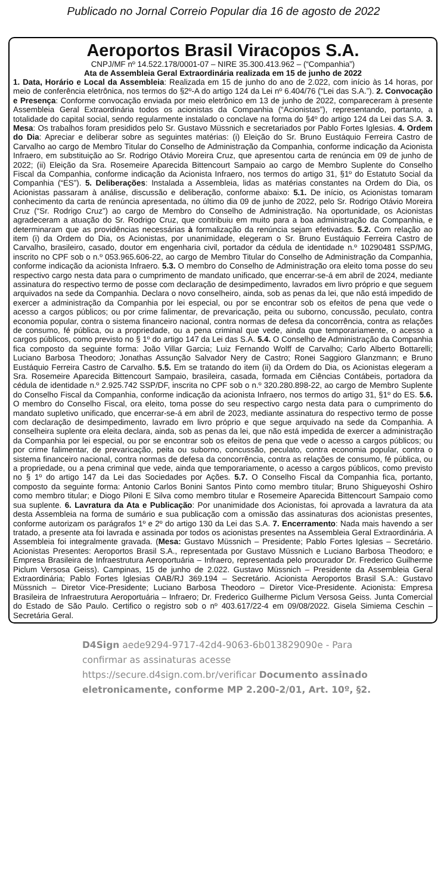Publicado no Jornal Correio Popular dia 16 de agosto de 2022
Aeroportos Brasil Viracopos S.A.
CNPJ/MF nº 14.522.178/0001-07 – NIRE 35.300.413.962 – (“Companhia”)
Ata de Assembleia Geral Extraordinária realizada em 15 de junho de 2022
1. Data, Horário e Local da Assembleia: Realizada em 15 de junho do ano de 2.022, com início às 14 horas, por meio de conferência eletrônica, nos termos do §2º-A do artigo 124 da Lei nº 6.404/76 (“Lei das S.A.”). 2. Convocação e Presença: Conforme convocação enviada por meio eletrônico em 13 de junho de 2022, compareceram à presente Assembleia Geral Extraordinária todos os acionistas da Companhia (“Acionistas”), representando, portanto, a totalidade do capital social, sendo regularmente instalado o conclave na forma do §4º do artigo 124 da Lei das S.A. 3. Mesa: Os trabalhos foram presididos pelo Sr. Gustavo Müssnich e secretariados por Pablo Fortes Iglesias. 4. Ordem do Dia: Apreciar e deliberar sobre as seguintes matérias: (i) Eleição do Sr. Bruno Eustáquio Ferreira Castro de Carvalho ao cargo de Membro Titular do Conselho de Administração da Companhia, conforme indicação da Acionista Infraero, em substituição ao Sr. Rodrigo Otávio Moreira Cruz, que apresentou carta de renúncia em 09 de junho de 2022; (ii) Eleição da Sra. Rosemeire Aparecida Bittencourt Sampaio ao cargo de Membro Suplente do Conselho Fiscal da Companhia, conforme indicação da Acionista Infraero, nos termos do artigo 31, §1º do Estatuto Social da Companhia (“ES”). 5. Deliberações: Instalada a Assembleia, lidas as matérias constantes na Ordem do Dia, os Acionistas passaram à análise, discussão e deliberação, conforme abaixo: 5.1. De início, os Acionistas tomaram conhecimento da carta de renúncia apresentada, no último dia 09 de junho de 2022, pelo Sr. Rodrigo Otávio Moreira Cruz (“Sr. Rodrigo Cruz”) ao cargo de Membro do Conselho de Administração. Na oportunidade, os Acionistas agradeceram a atuação do Sr. Rodrigo Cruz, que contribuiu em muito para a boa administração da Companhia, e determinaram que as providências necessárias à formalização da renúncia sejam efetivadas. 5.2. Com relação ao item (i) da Ordem do Dia, os Acionistas, por unanimidade, elegeram o Sr. Bruno Eustáquio Ferreira Castro de Carvalho, brasileiro, casado, doutor em engenharia civil, portador da cédula de identidade n.º 10290481 SSP/MG, inscrito no CPF sob o n.º 053.965.606-22, ao cargo de Membro Titular do Conselho de Administração da Companhia, conforme indicação da acionista Infraero. 5.3. O membro do Conselho de Administração ora eleito toma posse do seu respectivo cargo nesta data para o cumprimento de mandato unificado, que encerrar-se-á em abril de 2024, mediante assinatura do respectivo termo de posse com declaração de desimpedimento, lavrados em livro próprio e que seguem arquivados na sede da Companhia. Declara o novo conselheiro, ainda, sob as penas da lei, que não está impedido de exercer a administração da Companhia por lei especial, ou por se encontrar sob os efeitos de pena que vede o acesso a cargos públicos; ou por crime falimentar, de prevaricação, peita ou suborno, concussão, peculato, contra economia popular, contra o sistema financeiro nacional, contra normas de defesa da concorrência, contra as relações de consumo, fé pública, ou a propriedade, ou a pena criminal que vede, ainda que temporariamente, o acesso a cargos públicos, como previsto no § 1º do artigo 147 da Lei das S.A. 5.4. O Conselho de Administração da Companhia fica composto da seguinte forma: João Villar Garcia; Luiz Fernando Wolff de Carvalho; Carlo Alberto Bottarelli; Luciano Barbosa Theodoro; Jonathas Assunção Salvador Nery de Castro; Ronei Saggioro Glanzmann; e Bruno Eustáquio Ferreira Castro de Carvalho. 5.5. Em se tratando do item (ii) da Ordem do Dia, os Acionistas elegeram a Sra. Rosemeire Aparecida Bittencourt Sampaio, brasileira, casada, formada em Ciências Contábeis, portadora da cédula de identidade n.º 2.925.742 SSP/DF, inscrita no CPF sob o n.º 320.280.898-22, ao cargo de Membro Suplente do Conselho Fiscal da Companhia, conforme indicação da acionista Infraero, nos termos do artigo 31, §1º do ES. 5.6. O membro do Conselho Fiscal, ora eleito, toma posse do seu respectivo cargo nesta data para o cumprimento do mandato supletivo unificado, que encerrar-se-á em abril de 2023, mediante assinatura do respectivo termo de posse com declaração de desimpedimento, lavrado em livro próprio e que segue arquivado na sede da Companhia. A conselheira suplente ora eleita declara, ainda, sob as penas da lei, que não está impedida de exercer a administração da Companhia por lei especial, ou por se encontrar sob os efeitos de pena que vede o acesso a cargos públicos; ou por crime falimentar, de prevaricação, peita ou suborno, concussão, peculato, contra economia popular, contra o sistema financeiro nacional, contra normas de defesa da concorrência, contra as relações de consumo, fé pública, ou a propriedade, ou a pena criminal que vede, ainda que temporariamente, o acesso a cargos públicos, como previsto no § 1º do artigo 147 da Lei das Sociedades por Ações. 5.7. O Conselho Fiscal da Companhia fica, portanto, composto da seguinte forma: Antonio Carlos Bonini Santos Pinto como membro titular; Bruno Shigueyoshi Oshiro como membro titular; e Diogo Piloni E Silva como membro titular e Rosemeire Aparecida Bittencourt Sampaio como sua suplente. 6. Lavratura da Ata e Publicação: Por unanimidade dos Acionistas, foi aprovada a lavratura da ata desta Assembleia na forma de sumário e sua publicação com a omissão das assinaturas dos acionistas presentes, conforme autorizam os parágrafos 1º e 2º do artigo 130 da Lei das S.A. 7. Encerramento: Nada mais havendo a ser tratado, a presente ata foi lavrada e assinada por todos os acionistas presentes na Assembleia Geral Extraordinária. A Assembleia foi integralmente gravada. (Mesa: Gustavo Müssnich – Presidente; Pablo Fortes Iglesias – Secretário. Acionistas Presentes: Aeroportos Brasil S.A., representada por Gustavo Müssnich e Luciano Barbosa Theodoro; e Empresa Brasileira de Infraestrutura Aeroportuária – Infraero, representada pelo procurador Dr. Frederico Guilherme Piclum Versosa Geiss). Campinas, 15 de junho de 2.022. Gustavo Müssnich – Presidente da Assembleia Geral Extraordinária; Pablo Fortes Iglesias OAB/RJ 369.194 – Secretário. Acionista Aeroportos Brasil S.A.: Gustavo Müssnich – Diretor Vice-Presidente; Luciano Barbosa Theodoro – Diretor Vice-Presidente. Acionista: Empresa Brasileira de Infraestrutura Aeroportuária – Infraero; Dr. Frederico Guilherme Piclum Versosa Geiss. Junta Comercial do Estado de São Paulo. Certifico o registro sob o nº 403.617/22-4 em 09/08/2022. Gisela Simiema Ceschin – Secretária Geral.
D4Sign aede9294-9717-42d4-9063-6b013829090e - Para confirmar as assinaturas acesse https://secure.d4sign.com.br/verificar Documento assinado eletronicamente, conforme MP 2.200-2/01, Art. 10º, §2.